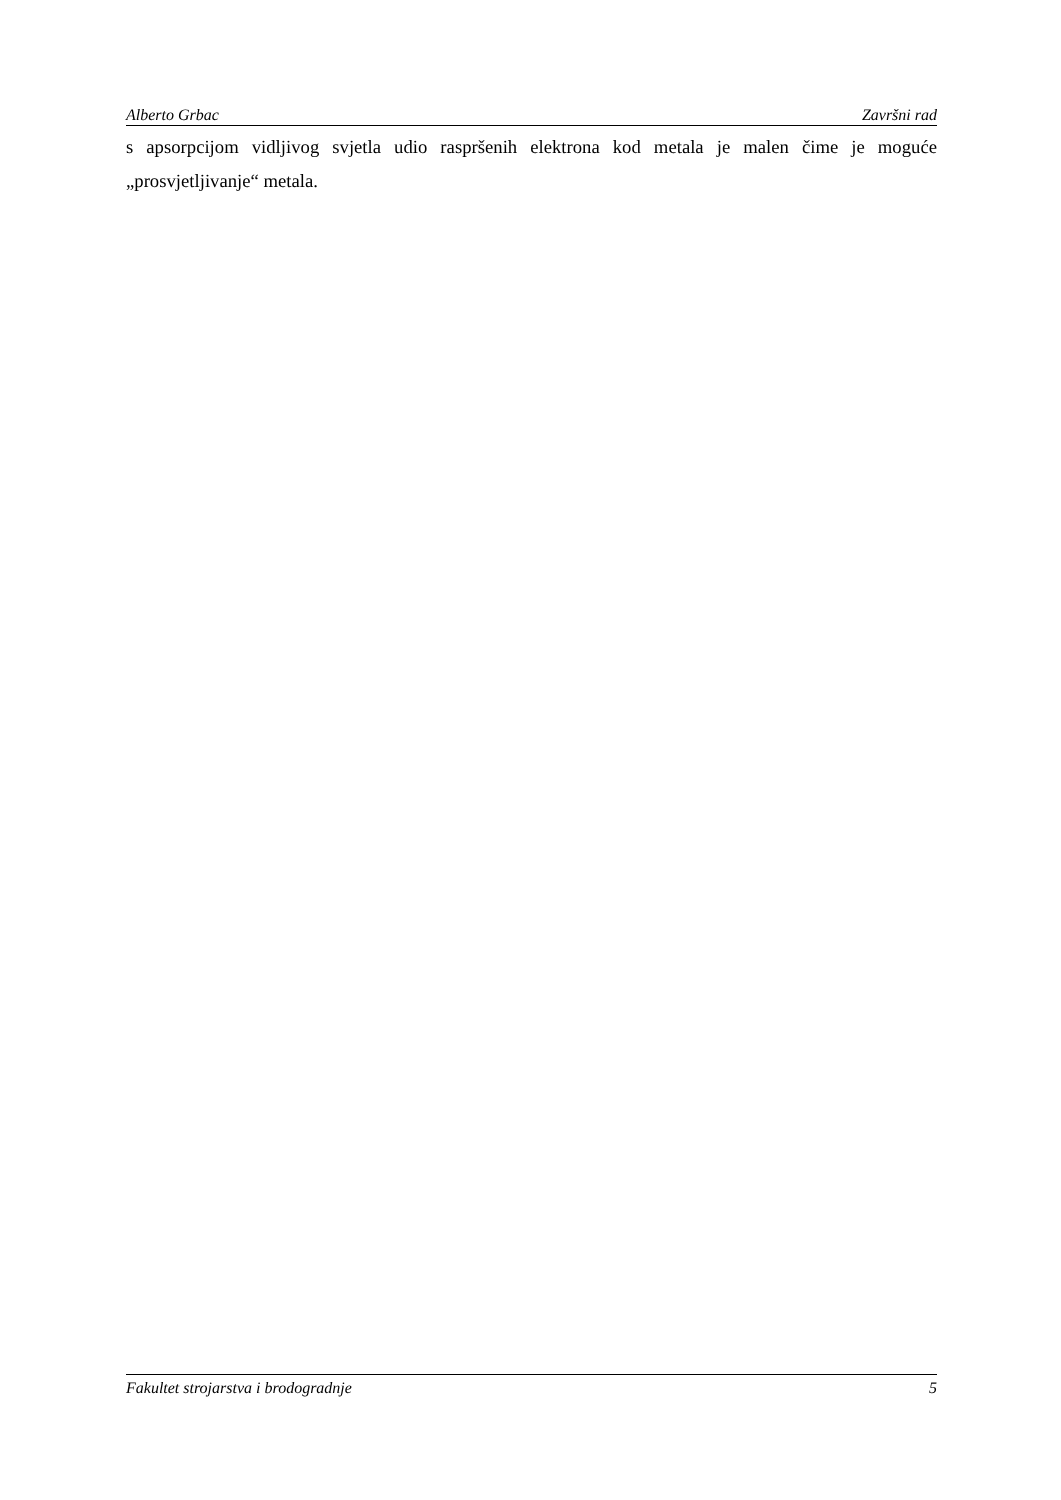Alberto Grbac Završni rad
s apsorpcijom vidljivog svjetla udio raspršenih elektrona kod metala je malen čime je moguće „prosvjetljivanje“ metala.
Fakultet strojarstva i brodogradnje 5